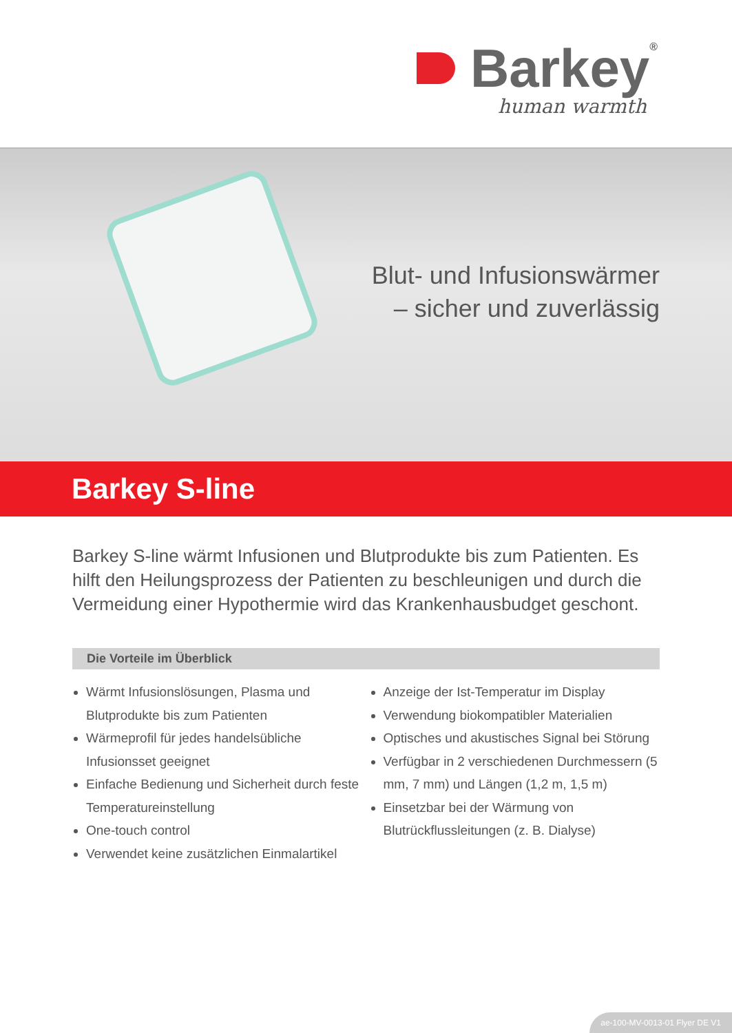Barkey<sup>®</sup>
human warmth
Blut- und Infusionswärmer
– sicher und zuverlässig
Barkey S-line
Barkey S-line wärmt Infusionen und Blutprodukte bis zum Patienten. Es hilft den Heilungsprozess der Patienten zu beschleunigen und durch die Vermeidung einer Hypothermie wird das Krankenhausbudget geschont.
Die Vorteile im Überblick
Wärmt Infusionslösungen, Plasma und Blutprodukte bis zum Patienten
Wärmeprofil für jedes handelsübliche Infusionsset geeignet
Einfache Bedienung und Sicherheit durch feste Temperatureinstellung
One-touch control
Verwendet keine zusätzlichen Einmalartikel
Anzeige der Ist-Temperatur im Display
Verwendung biokompatibler Materialien
Optisches und akustisches Signal bei Störung
Verfügbar in 2 verschiedenen Durchmessern (5 mm, 7 mm) und Längen (1,2 m, 1,5 m)
Einsetzbar bei der Wärmung von Blutrückflussleitungen (z. B. Dialyse)
ae-100-MV-0013-01 Flyer DE V1